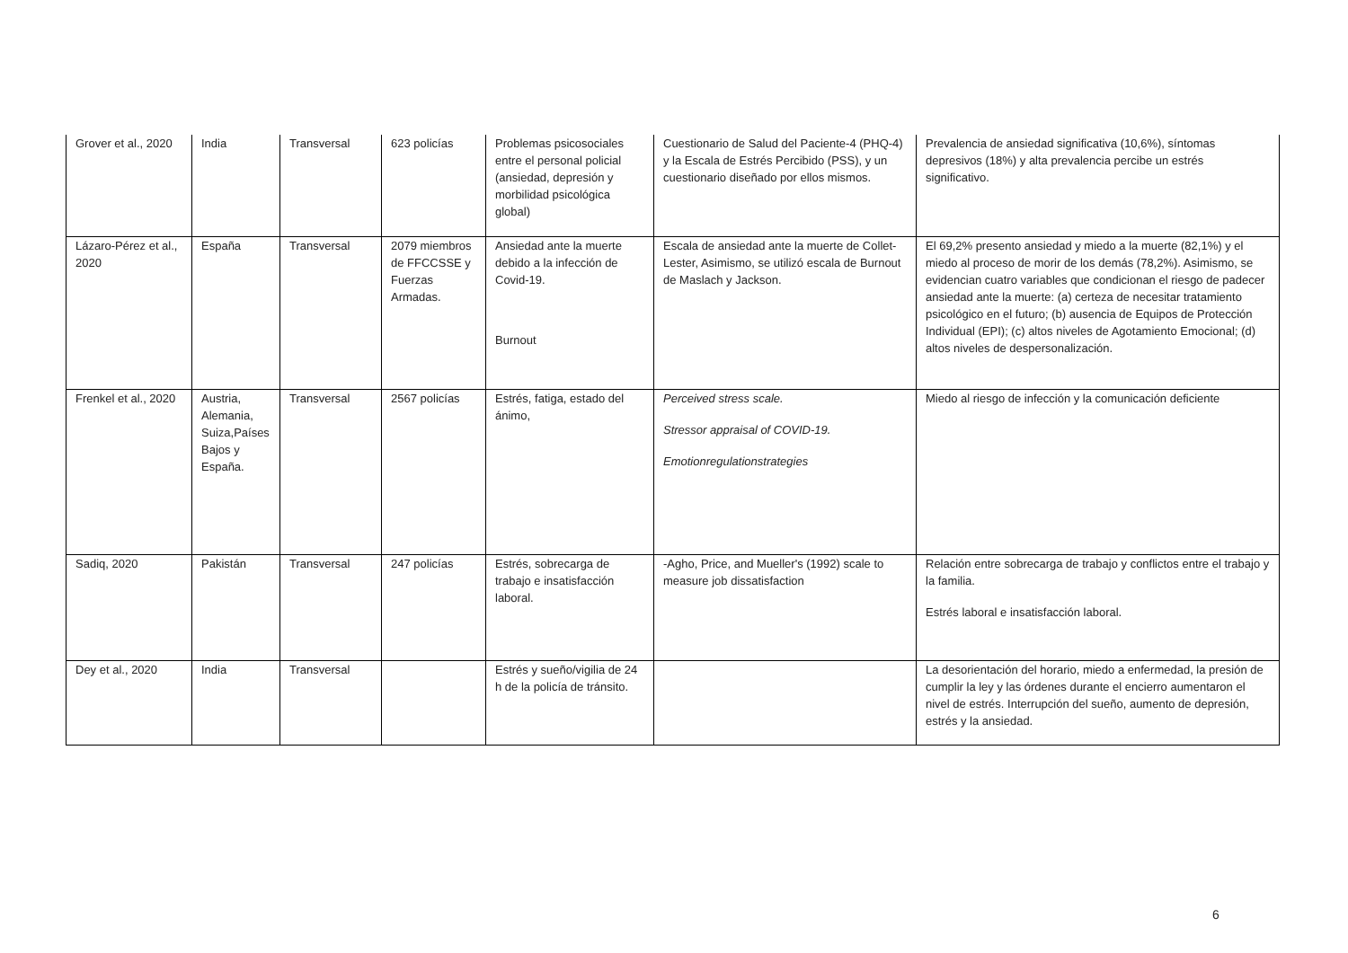| Grover et al., 2020 | India | Transversal | 623 policías | Problemas psicosociales entre el personal policial (ansiedad, depresión y morbilidad psicológica global) | Cuestionario de Salud del Paciente-4 (PHQ-4) y la Escala de Estrés Percibido (PSS), y un cuestionario diseñado por ellos mismos. | Prevalencia de ansiedad significativa (10,6%), síntomas depresivos (18%) y alta prevalencia percibe un estrés significativo. |
| Lázaro-Pérez et al., 2020 | España | Transversal | 2079 miembros de FFCCSSE y Fuerzas Armadas. | Ansiedad ante la muerte debido a la infección de Covid-19. Burnout | Escala de ansiedad ante la muerte de Collet-Lester, Asimismo, se utilizó escala de Burnout de Maslach y Jackson. | El 69,2% presento ansiedad y miedo a la muerte (82,1%) y el miedo al proceso de morir de los demás (78,2%). Asimismo, se evidencian cuatro variables que condicionan el riesgo de padecer ansiedad ante la muerte: (a) certeza de necesitar tratamiento psicológico en el futuro; (b) ausencia de Equipos de Protección Individual (EPI); (c) altos niveles de Agotamiento Emocional; (d) altos niveles de despersonalización. |
| Frenkel et al., 2020 | Austria, Alemania, Suiza,Países Bajos y España. | Transversal | 2567 policías | Estrés, fatiga, estado del ánimo, | Perceived stress scale. Stressor appraisal of COVID-19. Emotionregulationstrategies | Miedo al riesgo de infección y la comunicación deficiente |
| Sadiq, 2020 | Pakistán | Transversal | 247 policías | Estrés, sobrecarga de trabajo e insatisfacción laboral. | -Agho, Price, and Mueller's (1992) scale to measure job dissatisfaction | Relación entre sobrecarga de trabajo y conflictos entre el trabajo y la familia. Estrés laboral e insatisfacción laboral. |
| Dey et al., 2020 | India | Transversal | | Estrés y sueño/vigilia de 24 h de la policía de tránsito. | | La desorientación del horario, miedo a enfermedad, la presión de cumplir la ley y las órdenes durante el encierro aumentaron el nivel de estrés. Interrupción del sueño, aumento de depresión, estrés y la ansiedad. |
6